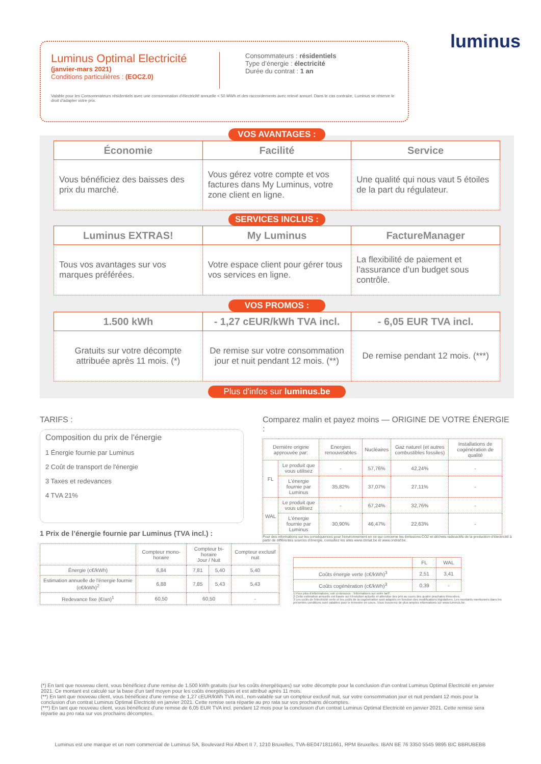luminus
Luminus Optimal Electricité
(janvier-mars 2021)
Conditions particulières : (EOC2.0)
Consommateurs : résidentiels
Type d’énergie : électricité
Durée du contrat : 1 an
Valable pour les Consommateurs résidentiels avec une consommation d'électricité annuelle < 50 MWh et des raccordements avec relevé annuel. Dans le cas contraire, Luminus se réserve le droit d'adapter votre prix.
VOS AVANTAGES :
| Économie | Facilité | Service |
| --- | --- | --- |
| Vous bénéficiez des baisses des prix du marché. | Vous gérez votre compte et vos factures dans My Luminus, votre zone client en ligne. | Une qualité qui nous vaut 5 étoiles de la part du régulateur. |
SERVICES INCLUS :
| Luminus EXTRAS! | My Luminus | FactureManager |
| --- | --- | --- |
| Tous vos avantages sur vos marques préférées. | Votre espace client pour gérer tous vos services en ligne. | La flexibilité de paiement et l’assurance d’un budget sous contrôle. |
VOS PROMOS :
| 1.500 kWh | - 1,27 cEUR/kWh TVA incl. | - 6,05 EUR TVA incl. |
| --- | --- | --- |
| Gratuits sur votre décompte attribuée après 11 mois. (*) | De remise sur votre consommation jour et nuit pendant 12 mois. (**) | De remise pendant 12 mois. (***) |
Plus d'infos sur luminus.be
TARIFS :
Composition du prix de l'énergie
1 Énergie fournie par Luminus
2 Coût de transport de l'énergie
3 Taxes et redevances
4 TVA 21%
1 Prix de l’énergie fournie par Luminus (TVA incl.) :
| | Compteur mono-horaire | Compteur bi-horaire Jour / Nuit | | Compteur exclusif nuit |
| --- | --- | --- | --- | --- |
| Énergie (c€/kWh) | 6,84 | 7,81 | 5,40 | 5,40 |
| Estimation annuelle de l'énergie fournie (c€/kWh)<sup>2</sup> | 6,88 | 7,85 | 5,43 | 5,43 |
| Redevance fixe (€/an)<sup>1</sup> | 60,50 | 60,50 | | - |
Comparez malin et payez moins — ORIGINE DE VOTRE ÉNERGIE :
| Dernière origine approuvée par: | | Energies renouvelables | Nucléaires | Gaz naturel (et autres combustibles fossiles) | Installations de cogénération de qualité |
| --- | --- | --- | --- | --- | --- |
| FL | Le produit que vous utilisez | - | 57,76% | 42,24% | - |
| | L'énergie fournie par Luminus | 35,82% | 37,07% | 27,11% | - |
| WAL | Le produit que vous utilisez | - | 67,24% | 32,76% | - |
| | L'énergie fournie par Luminus | 30,90% | 46,47% | 22,63% | - |
Pour des informations sur les conséquences pour l'environnement en ce qui concerne les émissions CO2 et déchets radioactifs de la production d'électricité à partir de différentes sources d'énergie, consultez les sites www.climat.be et www.ondraf.be.
| | FL | WAL |
| --- | --- | --- |
| Coûts énergie verte (c€/kWh)<sup>3</sup> | 2,51 | 3,41 |
| Coûts cogénération (c€/kWh)<sup>3</sup> | 0,39 | - |
1 Pour plus d'informations, voir ci-dessous : 'Informations sur votre tarif'.
2 Cette estimation annuelle est basée sur l'évolution actuelle et attendue des prix au cours des quatre prochains trimestres.
3 Les coûts de l'électricité verte et les coûts de la cogénération sont adaptés en fonction des modifications législatives. Les montants mentionnés dans les présentes conditions sont valables pour le trimestre en cours. Vous trouverez de plus amples informations sur www.luminus.be.
(*) En tant que nouveau client, vous bénéficiez d'une remise de 1.500 kWh gratuits (sur les coûts énergétiques) sur votre décompte pour la conclusion d'un contrat Luminus Optimal Electricité en janvier 2021. Ce montant est calculé sur la base d'un tarif moyen pour les coûts énergétiques et est attribué après 11 mois.
(**) En tant que nouveau client, vous bénéficiez d'une remise de 1,27 cEUR/kWh TVA incl., non-valable sur un compteur exclusif nuit, sur votre consommation jour et nuit pendant 12 mois pour la conclusion d'un contrat Luminus Optimal Electricité en janvier 2021. Cette remise sera répartie au pro rata sur vos prochains décomptes.
(***) En tant que nouveau client, vous bénéficiez d'une remise de 6,05 EUR TVA incl. pendant 12 mois pour la conclusion d'un contrat Luminus Optimal Electricité en janvier 2021. Cette remise sera répartie au pro rata sur vos prochains décomptes.
Luminus est une marque et un nom commercial de Luminus SA, Boulevard Roi Albert II 7, 1210 Bruxelles, TVA-BE0471811661, RPM Bruxelles. IBAN BE 76 3350 5545 9895 BIC BBRUBEBB